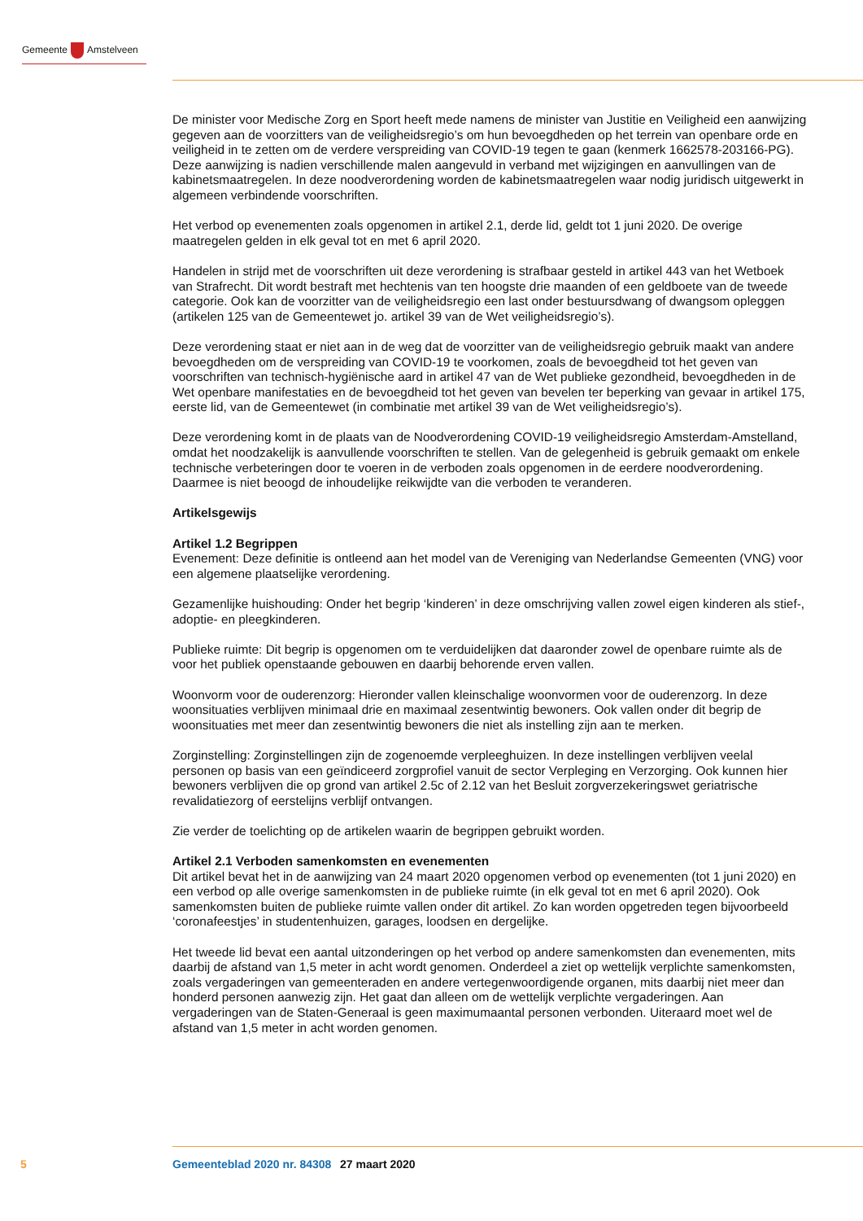Gemeente Amstelveen
De minister voor Medische Zorg en Sport heeft mede namens de minister van Justitie en Veiligheid een aanwijzing gegeven aan de voorzitters van de veiligheidsregio’s om hun bevoegdheden op het terrein van openbare orde en veiligheid in te zetten om de verdere verspreiding van COVID-19 tegen te gaan (kenmerk 1662578-203166-PG). Deze aanwijzing is nadien verschillende malen aangevuld in verband met wijzigingen en aanvullingen van de kabinetsmaatregelen. In deze noodverordening worden de kabinetsmaatregelen waar nodig juridisch uitgewerkt in algemeen verbindende voorschriften.
Het verbod op evenementen zoals opgenomen in artikel 2.1, derde lid, geldt tot 1 juni 2020. De overige maatregelen gelden in elk geval tot en met 6 april 2020.
Handelen in strijd met de voorschriften uit deze verordening is strafbaar gesteld in artikel 443 van het Wetboek van Strafrecht. Dit wordt bestraft met hechtenis van ten hoogste drie maanden of een geldboete van de tweede categorie. Ook kan de voorzitter van de veiligheidsregio een last onder bestuursdwang of dwangsom opleggen (artikelen 125 van de Gemeentewet jo. artikel 39 van de Wet veiligheidsregio’s).
Deze verordening staat er niet aan in de weg dat de voorzitter van de veiligheidsregio gebruik maakt van andere bevoegdheden om de verspreiding van COVID-19 te voorkomen, zoals de bevoegdheid tot het geven van voorschriften van technisch-hygiënische aard in artikel 47 van de Wet publieke gezondheid, bevoegdheden in de Wet openbare manifestaties en de bevoegdheid tot het geven van bevelen ter beperking van gevaar in artikel 175, eerste lid, van de Gemeentewet (in combinatie met artikel 39 van de Wet veiligheidsregio’s).
Deze verordening komt in de plaats van de Noodverordening COVID-19 veiligheidsregio Amsterdam-Amstelland, omdat het noodzakelijk is aanvullende voorschriften te stellen. Van de gelegenheid is gebruik gemaakt om enkele technische verbeteringen door te voeren in de verboden zoals opgenomen in de eerdere noodverordening. Daarmee is niet beoogd de inhoudelijke reikwijdte van die verboden te veranderen.
Artikelsgewijs
Artikel 1.2 Begrippen
Evenement: Deze definitie is ontleend aan het model van de Vereniging van Nederlandse Gemeenten (VNG) voor een algemene plaatselijke verordening.
Gezamenlijke huishouding: Onder het begrip ‘kinderen’ in deze omschrijving vallen zowel eigen kinderen als stief-, adoptie- en pleegkinderen.
Publieke ruimte: Dit begrip is opgenomen om te verduidelijken dat daaronder zowel de openbare ruimte als de voor het publiek openstaande gebouwen en daarbij behorende erven vallen.
Woonvorm voor de ouderenzorg: Hieronder vallen kleinschalige woonvormen voor de ouderenzorg. In deze woonsituaties verblijven minimaal drie en maximaal zesentwintig bewoners. Ook vallen onder dit begrip de woonsituaties met meer dan zesentwintig bewoners die niet als instelling zijn aan te merken.
Zorginstelling: Zorginstellingen zijn de zogenoemde verpleeghuizen. In deze instellingen verblijven veelal personen op basis van een geïndiceerd zorgprofiel vanuit de sector Verpleging en Verzorging. Ook kunnen hier bewoners verblijven die op grond van artikel 2.5c of 2.12 van het Besluit zorgverzekeringswet geriatrische revalidatiezorg of eerstelijns verblijf ontvangen.
Zie verder de toelichting op de artikelen waarin de begrippen gebruikt worden.
Artikel 2.1 Verboden samenkomsten en evenementen
Dit artikel bevat het in de aanwijzing van 24 maart 2020 opgenomen verbod op evenementen (tot 1 juni 2020) en een verbod op alle overige samenkomsten in de publieke ruimte (in elk geval tot en met 6 april 2020). Ook samenkomsten buiten de publieke ruimte vallen onder dit artikel. Zo kan worden opgetreden tegen bijvoorbeeld ‘coronafeestjes’ in studentenhuizen, garages, loodsen en dergelijke.
Het tweede lid bevat een aantal uitzonderingen op het verbod op andere samenkomsten dan evenementen, mits daarbij de afstand van 1,5 meter in acht wordt genomen. Onderdeel a ziet op wettelijk verplichte samenkomsten, zoals vergaderingen van gemeenteraden en andere vertegenwoordigende organen, mits daarbij niet meer dan honderd personen aanwezig zijn. Het gaat dan alleen om de wettelijk verplichte vergaderingen. Aan vergaderingen van de Staten-Generaal is geen maximumaantal personen verbonden. Uiteraard moet wel de afstand van 1,5 meter in acht worden genomen.
5 Gemeenteblad 2020 nr. 84308 27 maart 2020